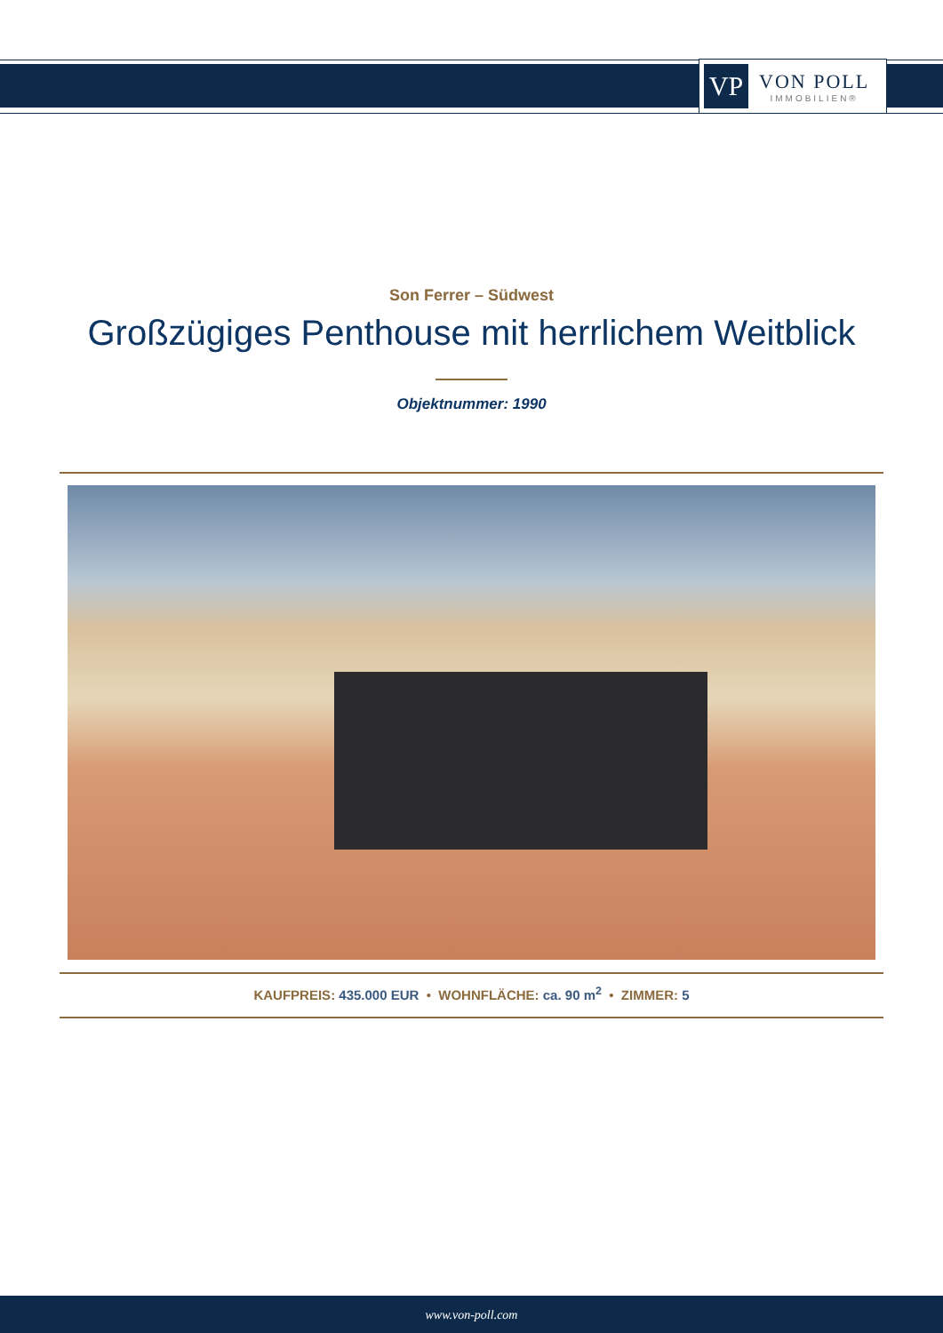VP
VON POLL
IMMOBILIEN®
Son Ferrer – Südwest
Großzügiges Penthouse mit herrlichem Weitblick
Objektnummer: 1990
KAUFPREIS: 435.000 EUR • WOHNFLÄCHE: ca. 90 m<sup>2</sup> • ZIMMER: 5
www.von-poll.com